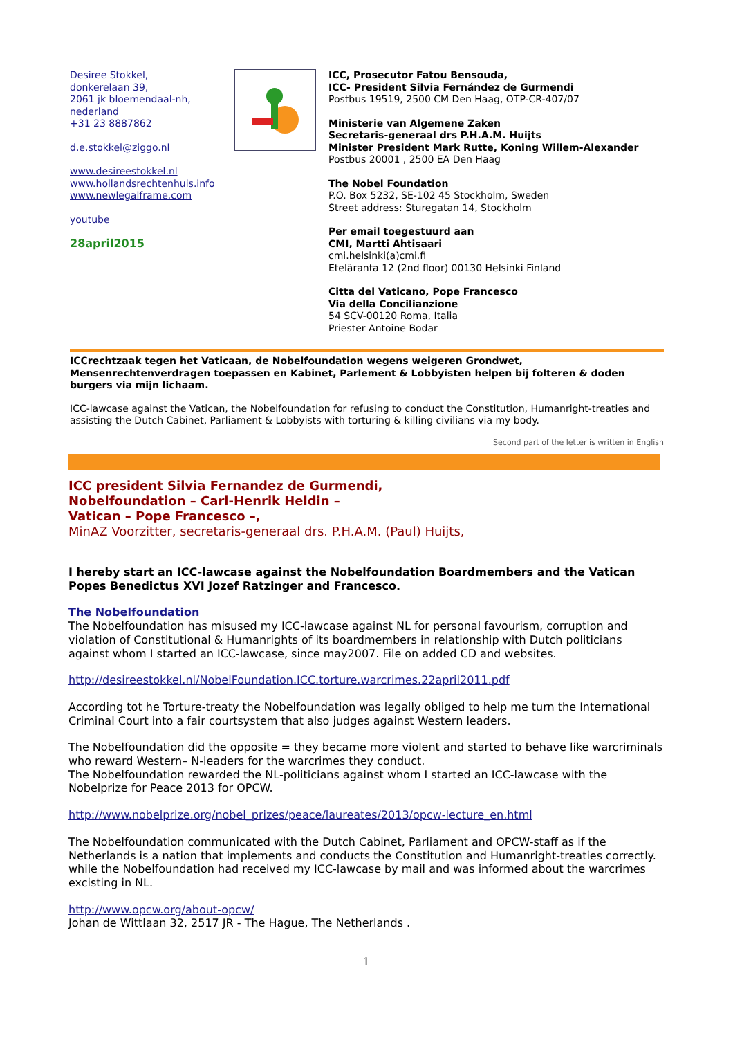Desiree Stokkel,
donkerelaan 39,
2061 jk bloemendaal-nh,
nederland
+31 23 8887862
d.e.stokkel@ziggo.nl
www.desireestokkel.nl
www.hollandsrechtenhuis.info
www.newlegalframe.com
youtube
28april2015
ICC, Prosecutor Fatou Bensouda,
ICC- President Silvia Fernández de Gurmendi
Postbus 19519, 2500 CM Den Haag, OTP-CR-407/07
Ministerie van Algemene Zaken
Secretaris-generaal drs P.H.A.M. Huijts
Minister President Mark Rutte, Koning Willem-Alexander
Postbus 20001 , 2500 EA Den Haag
The Nobel Foundation
P.O. Box 5232, SE-102 45 Stockholm, Sweden
Street address: Sturegatan 14, Stockholm
Per email toegestuurd aan
CMI, Martti Ahtisaari
cmi.helsinki(a)cmi.fi
Eteläranta 12 (2nd floor) 00130 Helsinki Finland
Citta del Vaticano, Pope Francesco
Via della Concilianzione
54 SCV-00120 Roma, Italia
Priester Antoine Bodar
ICCrechtzaak tegen het Vaticaan, de Nobelfoundation wegens weigeren Grondwet, Mensenrechtenverdragen toepassen en Kabinet, Parlement & Lobbyisten helpen bij folteren & doden burgers via mijn lichaam.
ICC-lawcase against the Vatican, the Nobelfoundation for refusing to conduct the Constitution, Humanright-treaties and assisting the Dutch Cabinet, Parliament & Lobbyists with torturing & killing civilians via my body.
Second part of the letter is written in English
ICC president Silvia Fernandez de Gurmendi,
Nobelfoundation – Carl-Henrik Heldin –
Vatican – Pope Francesco –,
MinAZ Voorzitter, secretaris-generaal drs. P.H.A.M. (Paul) Huijts,
I hereby start an ICC-lawcase against the Nobelfoundation Boardmembers and the Vatican Popes Benedictus XVI Jozef Ratzinger and Francesco.
The Nobelfoundation
The Nobelfoundation has misused my ICC-lawcase against NL for personal favourism, corruption and violation of Constitutional & Humanrights of its boardmembers in relationship with Dutch politicians against whom I started an ICC-lawcase, since may2007. File on added CD and websites.
http://desireestokkel.nl/NobelFoundation.ICC.torture.warcrimes.22april2011.pdf
According tot he Torture-treaty the Nobelfoundation was legally obliged to help me turn the International Criminal Court into a fair courtsystem that also judges against Western leaders.
The Nobelfoundation did the opposite = they became more violent and started to behave like warcriminals who reward Western– N-leaders for the warcrimes they conduct.
The Nobelfoundation rewarded the NL-politicians against whom I started an ICC-lawcase with the Nobelprize for Peace 2013 for OPCW.
http://www.nobelprize.org/nobel_prizes/peace/laureates/2013/opcw-lecture_en.html
The Nobelfoundation communicated with the Dutch Cabinet, Parliament and OPCW-staff as if the Netherlands is a nation that implements and conducts the Constitution and Humanright-treaties correctly. while the Nobelfoundation had received my ICC-lawcase by mail and was informed about the warcrimes excisting in NL.
http://www.opcw.org/about-opcw/
Johan de Wittlaan 32, 2517 JR - The Hague, The Netherlands .
1